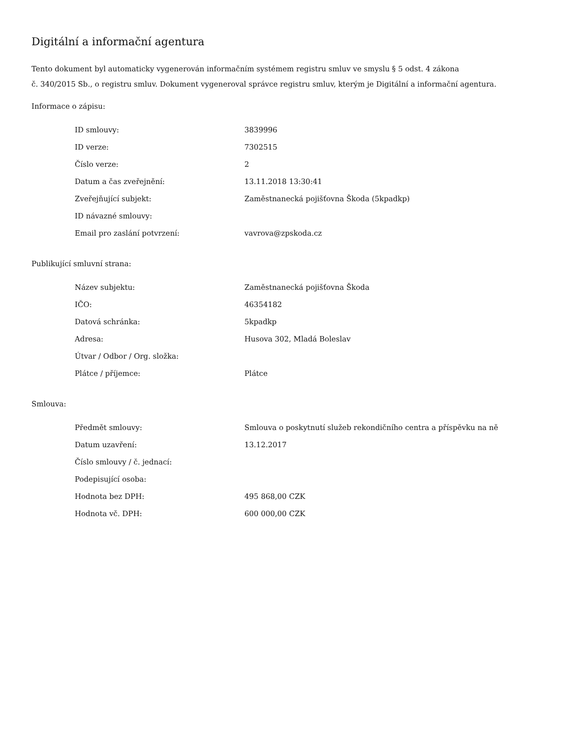Digitální a informační agentura
Tento dokument byl automaticky vygenerován informačním systémem registru smluv ve smyslu § 5 odst. 4 zákona
č. 340/2015 Sb., o registru smluv. Dokument vygeneroval správce registru smluv, kterým je Digitální a informační agentura.
Informace o zápisu:
| ID smlouvy: | 3839996 |
| ID verze: | 7302515 |
| Číslo verze: | 2 |
| Datum a čas zveřejnění: | 13.11.2018 13:30:41 |
| Zveřejňující subjekt: | Zaměstnanecká pojišťovna Škoda (5kpadkp) |
| ID návazné smlouvy: | |
| Email pro zaslání potvrzení: | vavrova@zpskoda.cz |
Publikující smluvní strana:
| Název subjektu: | Zaměstnanecká pojišťovna Škoda |
| IČO: | 46354182 |
| Datová schránka: | 5kpadkp |
| Adresa: | Husova 302, Mladá Boleslav |
| Útvar / Odbor / Org. složka: | |
| Plátce / příjemce: | Plátce |
Smlouva:
| Předmět smlouvy: | Smlouva o poskytnutí služeb rekondičního centra a příspěvku na ně |
| Datum uzavření: | 13.12.2017 |
| Číslo smlouvy / č. jednací: | |
| Podepisující osoba: | |
| Hodnota bez DPH: | 495 868,00 CZK |
| Hodnota vč. DPH: | 600 000,00 CZK |